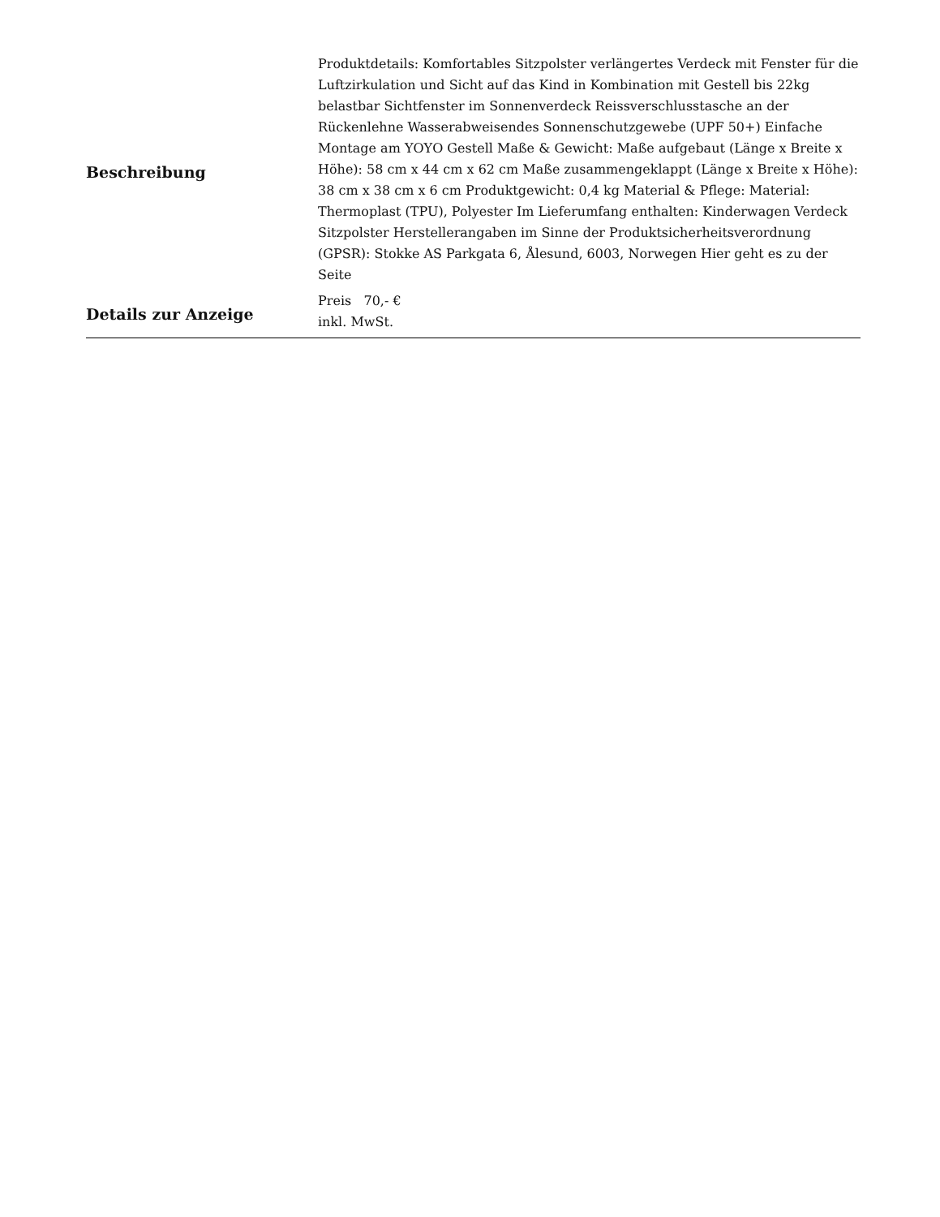| Beschreibung | Produktdetails: Komfortables Sitzpolster verlängertes Verdeck mit Fenster für die Luftzirkulation und Sicht auf das Kind in Kombination mit Gestell bis 22kg belastbar Sichtfenster im Sonnenverdeck Reissverschlusstasche an der Rückenlehne Wasserabweisendes Sonnenschutzgewebe (UPF 50+) Einfache Montage am YOYO Gestell Maße & Gewicht: Maße aufgebaut (Länge x Breite x Höhe): 58 cm x 44 cm x 62 cm Maße zusammengeklappt (Länge x Breite x Höhe): 38 cm x 38 cm x 6 cm Produktgewicht: 0,4 kg Material & Pflege: Material: Thermoplast (TPU), Polyester Im Lieferumfang enthalten: Kinderwagen Verdeck Sitzpolster Herstellerangaben im Sinne der Produktsicherheitsverordnung (GPSR): Stokke AS Parkgata 6, Ålesund, 6003, Norwegen Hier geht es zu der Seite |
| Details zur Anzeige | Preis 70,- € inkl. MwSt. |